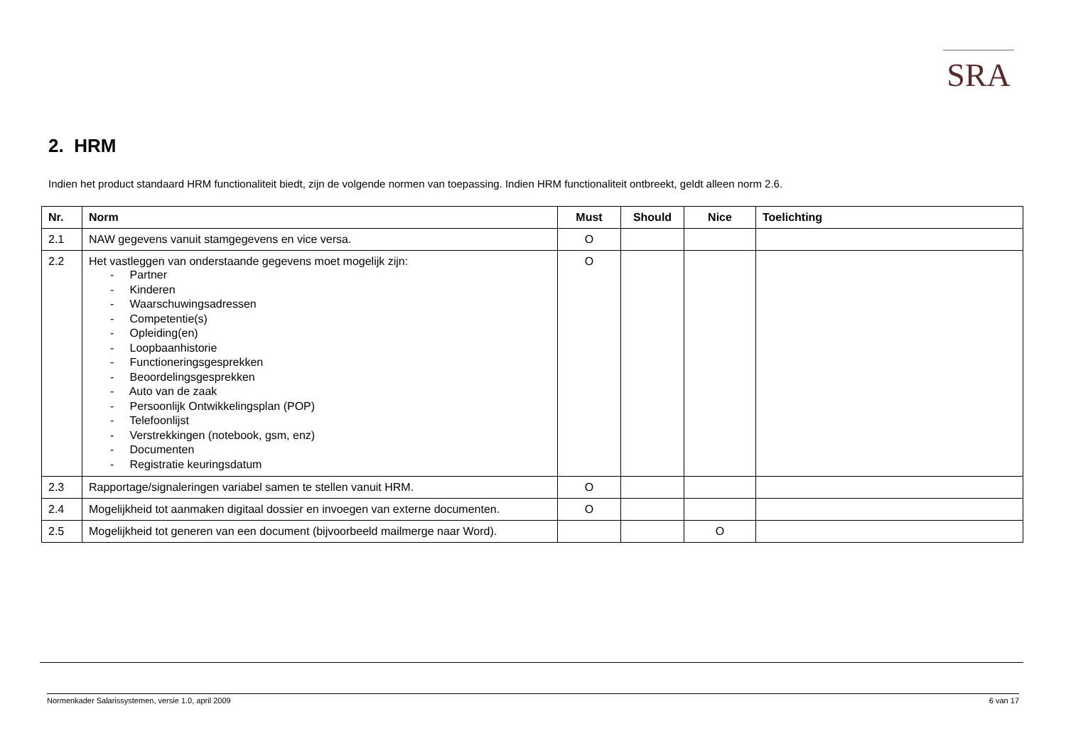SRA
2. HRM
Indien het product standaard HRM functionaliteit biedt, zijn de volgende normen van toepassing. Indien HRM functionaliteit ontbreekt, geldt alleen norm 2.6.
| Nr. | Norm | Must | Should | Nice | Toelichting |
| --- | --- | --- | --- | --- | --- |
| 2.1 | NAW gegevens vanuit stamgegevens en vice versa. | O | | | |
| 2.2 | Het vastleggen van onderstaande gegevens moet mogelijk zijn: - Partner - Kinderen - Waarschuwingsadressen - Competentie(s) - Opleiding(en) - Loopbaanhistorie - Functioneringsgesprekken - Beoordelingsgesprekken - Auto van de zaak - Persoonlijk Ontwikkelingsplan (POP) - Telefoonlijst - Verstrekkingen (notebook, gsm, enz) - Documenten - Registratie keuringsdatum | O | | | |
| 2.3 | Rapportage/signaleringen variabel samen te stellen vanuit HRM. | O | | | |
| 2.4 | Mogelijkheid tot aanmaken digitaal dossier en invoegen van externe documenten. | O | | | |
| 2.5 | Mogelijkheid tot generen van een document (bijvoorbeeld mailmerge naar Word). | | | O | |
Normenkader Salarissystemen, versie 1.0, april 2009 6 van 17